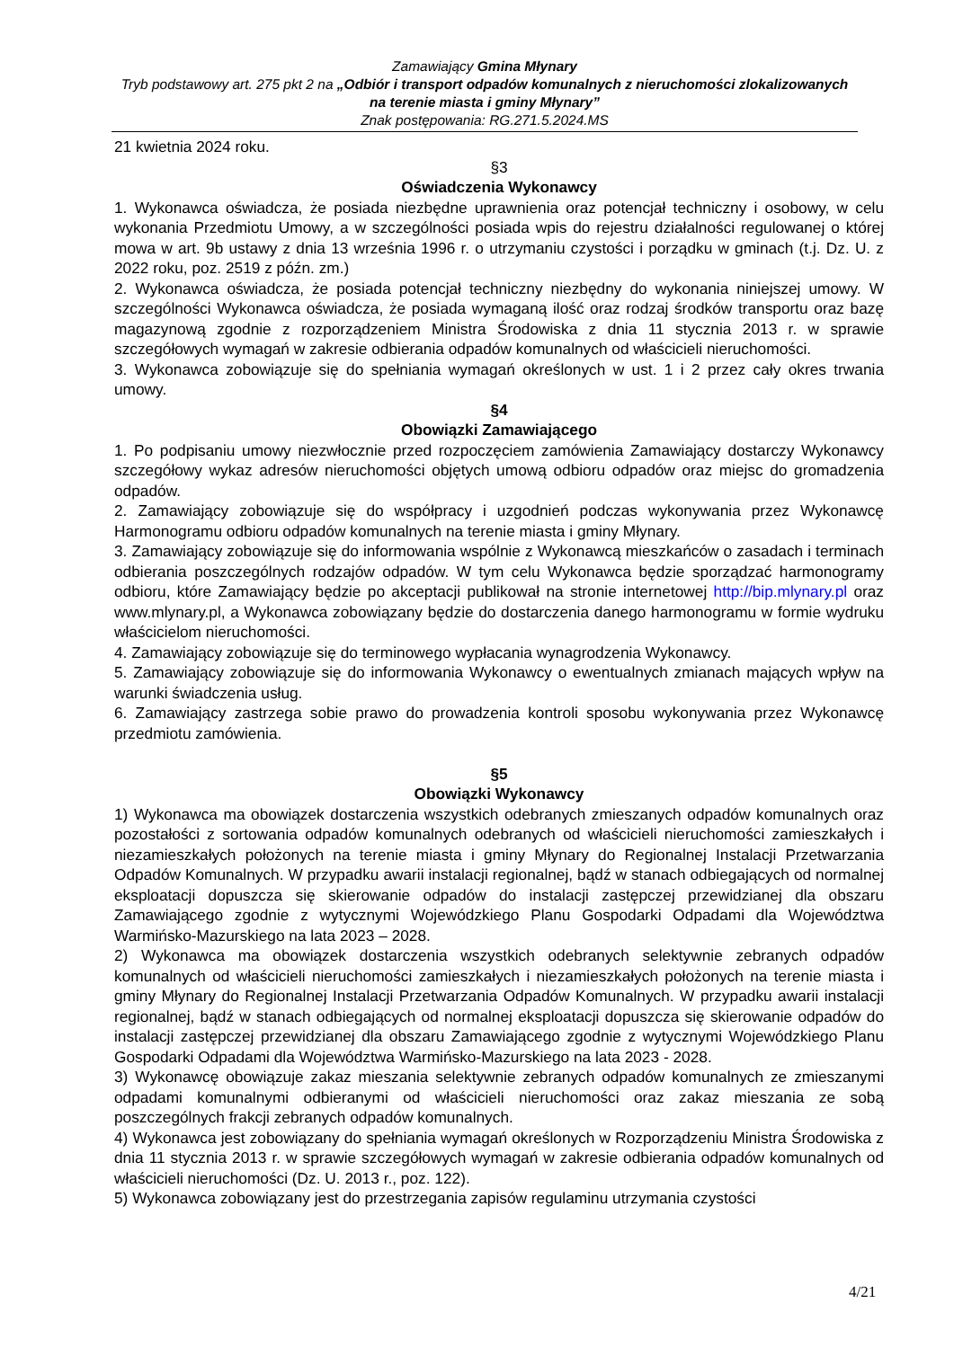Zamawiający Gmina Młynary
Tryb podstawowy art. 275 pkt 2 na „Odbiór i transport odpadów komunalnych z nieruchomości zlokalizowanych na terenie miasta i gminy Młynary”
Znak postępowania: RG.271.5.2024.MS
21 kwietnia 2024 roku.
§3
Oświadczenia Wykonawcy
1. Wykonawca oświadcza, że posiada niezbędne uprawnienia oraz potencjał techniczny i osobowy, w celu wykonania Przedmiotu Umowy, a w szczególności posiada wpis do rejestru działalności regulowanej o której mowa w art. 9b ustawy z dnia 13 września 1996 r. o utrzymaniu czystości i porządku w gminach (t.j. Dz. U. z 2022 roku, poz. 2519 z późn. zm.)
2. Wykonawca oświadcza, że posiada potencjał techniczny niezbędny do wykonania niniejszej umowy. W szczególności Wykonawca oświadcza, że posiada wymaganą ilość oraz rodzaj środków transportu oraz bazę magazynową zgodnie z rozporządzeniem Ministra Środowiska z dnia 11 stycznia 2013 r. w sprawie szczegółowych wymagań w zakresie odbierania odpadów komunalnych od właścicieli nieruchomości.
3. Wykonawca zobowiązuje się do spełniania wymagań określonych w ust. 1 i 2 przez cały okres trwania umowy.
§4
Obowiązki Zamawiającego
1. Po podpisaniu umowy niezwłocznie przed rozpoczęciem zamówienia Zamawiający dostarczy Wykonawcy szczegółowy wykaz adresów nieruchomości objętych umową odbioru odpadów oraz miejsc do gromadzenia odpadów.
2. Zamawiający zobowiązuje się do współpracy i uzgodnień podczas wykonywania przez Wykonawcę Harmonogramu odbioru odpadów komunalnych na terenie miasta i gminy Młynary.
3. Zamawiający zobowiązuje się do informowania wspólnie z Wykonawcą mieszkańców o zasadach i terminach odbierania poszczególnych rodzajów odpadów. W tym celu Wykonawca będzie sporządzać harmonogramy odbioru, które Zamawiający będzie po akceptacji publikował na stronie internetowej http://bip.mlynary.pl oraz www.mlynary.pl, a Wykonawca zobowiązany będzie do dostarczenia danego harmonogramu w formie wydruku właścicielom nieruchomości.
4. Zamawiający zobowiązuje się do terminowego wypłacania wynagrodzenia Wykonawcy.
5. Zamawiający zobowiązuje się do informowania Wykonawcy o ewentualnych zmianach mających wpływ na warunki świadczenia usług.
6. Zamawiający zastrzega sobie prawo do prowadzenia kontroli sposobu wykonywania przez Wykonawcę przedmiotu zamówienia.
§5
Obowiązki Wykonawcy
1) Wykonawca ma obowiązek dostarczenia wszystkich odebranych zmieszanych odpadów komunalnych oraz pozostałości z sortowania odpadów komunalnych odebranych od właścicieli nieruchomości zamieszkałych i niezamieszkałych położonych na terenie miasta i gminy Młynary do Regionalnej Instalacji Przetwarzania Odpadów Komunalnych. W przypadku awarii instalacji regionalnej, bądź w stanach odbiegających od normalnej eksploatacji dopuszcza się skierowanie odpadów do instalacji zastępczej przewidzianej dla obszaru Zamawiającego zgodnie z wytycznymi Wojewódzkiego Planu Gospodarki Odpadami dla Województwa Warmińsko-Mazurskiego na lata 2023 – 2028.
2) Wykonawca ma obowiązek dostarczenia wszystkich odebranych selektywnie zebranych odpadów komunalnych od właścicieli nieruchomości zamieszkałych i niezamieszkałych położonych na terenie miasta i gminy Młynary do Regionalnej Instalacji Przetwarzania Odpadów Komunalnych. W przypadku awarii instalacji regionalnej, bądź w stanach odbiegających od normalnej eksploatacji dopuszcza się skierowanie odpadów do instalacji zastępczej przewidzianej dla obszaru Zamawiającego zgodnie z wytycznymi Wojewódzkiego Planu Gospodarki Odpadami dla Województwa Warmińsko-Mazurskiego na lata 2023 - 2028.
3) Wykonawcę obowiązuje zakaz mieszania selektywnie zebranych odpadów komunalnych ze zmieszanymi odpadami komunalnymi odbieranymi od właścicieli nieruchomości oraz zakaz mieszania ze sobą poszczególnych frakcji zebranych odpadów komunalnych.
4) Wykonawca jest zobowiązany do spełniania wymagań określonych w Rozporządzeniu Ministra Środowiska z dnia 11 stycznia 2013 r. w sprawie szczegółowych wymagań w zakresie odbierania odpadów komunalnych od właścicieli nieruchomości (Dz. U. 2013 r., poz. 122).
5) Wykonawca zobowiązany jest do przestrzegania zapisów regulaminu utrzymania czystości
4/21